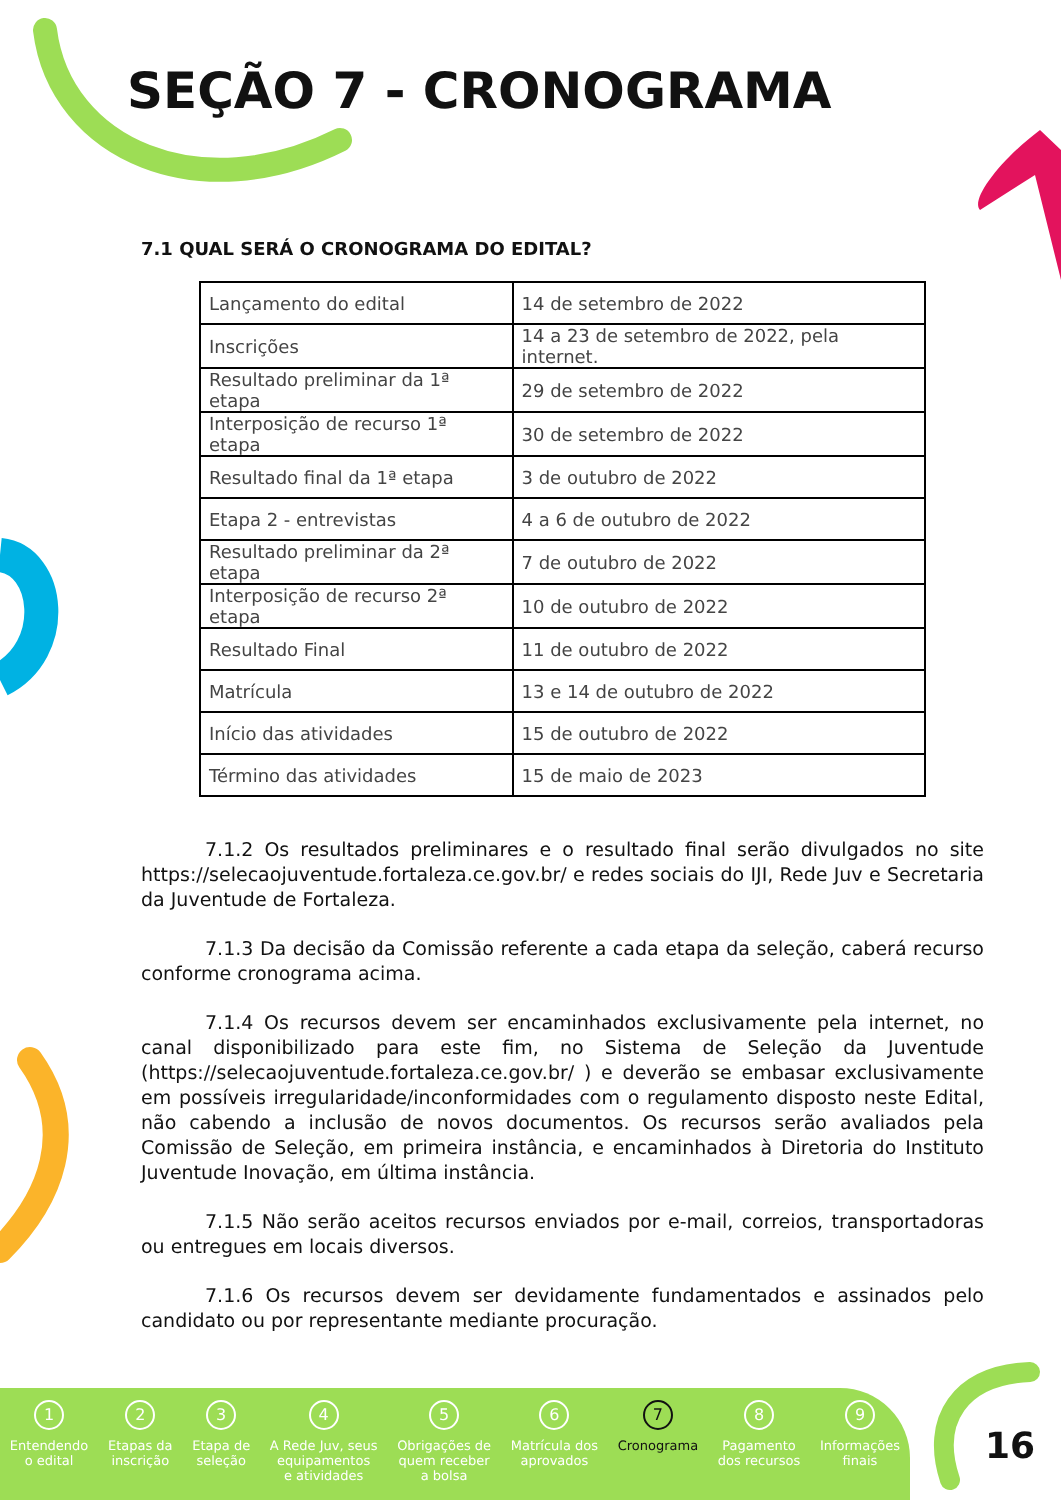SEÇÃO 7 - CRONOGRAMA
7.1 QUAL SERÁ O CRONOGRAMA DO EDITAL?
| Lançamento do edital | 14 de setembro de 2022 |
| Inscrições | 14 a 23 de setembro de 2022, pela internet. |
| Resultado preliminar da 1ª etapa | 29 de setembro de 2022 |
| Interposição de recurso 1ª etapa | 30 de setembro de 2022 |
| Resultado final da 1ª etapa | 3 de outubro de 2022 |
| Etapa 2 - entrevistas | 4 a 6 de outubro de 2022 |
| Resultado preliminar da 2ª etapa | 7 de outubro de 2022 |
| Interposição de recurso 2ª etapa | 10 de outubro de 2022 |
| Resultado Final | 11 de outubro de 2022 |
| Matrícula | 13 e 14 de outubro de 2022 |
| Início das atividades | 15 de outubro de 2022 |
| Término das atividades | 15 de maio de 2023 |
7.1.2 Os resultados preliminares e o resultado final serão divulgados no site https://selecaojuventude.fortaleza.ce.gov.br/ e redes sociais do IJI, Rede Juv e Secretaria da Juventude de Fortaleza.
7.1.3 Da decisão da Comissão referente a cada etapa da seleção, caberá recurso conforme cronograma acima.
7.1.4 Os recursos devem ser encaminhados exclusivamente pela internet, no canal disponibilizado para este fim, no Sistema de Seleção da Juventude (https://selecaojuventude.fortaleza.ce.gov.br/ ) e deverão se embasar exclusivamente em possíveis irregularidade/inconformidades com o regulamento disposto neste Edital, não cabendo a inclusão de novos documentos. Os recursos serão avaliados pela Comissão de Seleção, em primeira instância, e encaminhados à Diretoria do Instituto Juventude Inovação, em última instância.
7.1.5 Não serão aceitos recursos enviados por e-mail, correios, transportadoras ou entregues em locais diversos.
7.1.6 Os recursos devem ser devidamente fundamentados e assinados pelo candidato ou por representante mediante procuração.
1
Entendendo
o edital
2
Etapas da
inscrição
3
Etapa de
seleção
4
A Rede Juv, seus
equipamentos
e atividades
5
Obrigações de
quem receber
a bolsa
6
Matrícula dos
aprovados
7
Cronograma
8
Pagamento
dos recursos
9
Informações
finais
16